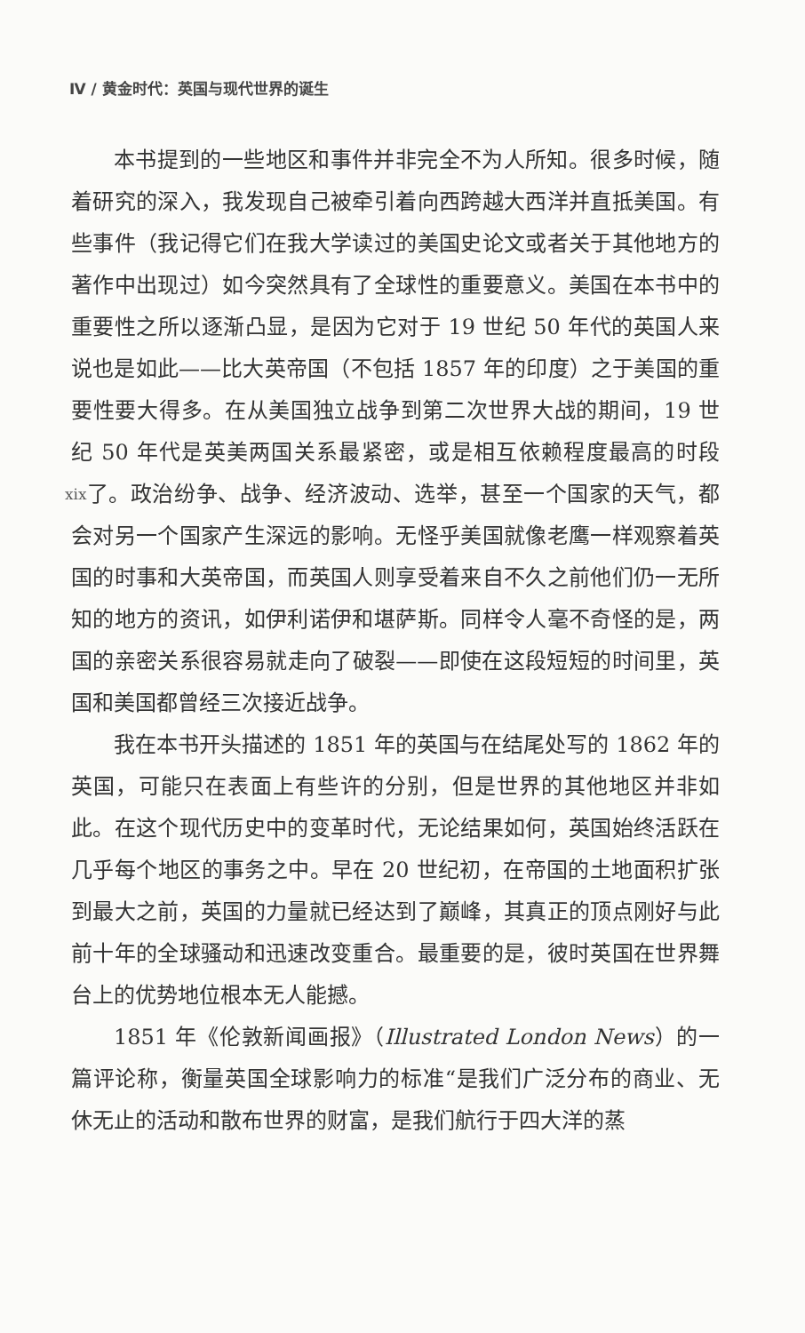Ⅳ / 黄金时代：英国与现代世界的诞生
本书提到的一些地区和事件并非完全不为人所知。很多时候，随着研究的深入，我发现自己被牵引着向西跨越大西洋并直抵美国。有些事件（我记得它们在我大学读过的美国史论文或者关于其他地方的著作中出现过）如今突然具有了全球性的重要意义。美国在本书中的重要性之所以逐渐凸显，是因为它对于 19 世纪 50 年代的英国人来说也是如此——比大英帝国（不包括 1857 年的印度）之于美国的重要性要大得多。在从美国独立战争到第二次世界大战的期间，19 世纪 50 年代是英美两国关系最紧密，或是相互依赖程度最高的时段了。政治 xix 纷争、战争、经济波动、选举，甚至一个国家的天气，都会对另一个国家产生深远的影响。无怪乎美国就像老鹰一样观察着英国的时事和大英帝国，而英国人则享受着来自不久之前他们仍一无所知的地方的资讯，如伊利诺伊和堪萨斯。同样令人毫不奇怪的是，两国的亲密关系很容易就走向了破裂——即使在这段短短的时间里，英国和美国都曾经三次接近战争。
我在本书开头描述的 1851 年的英国与在结尾处写的 1862 年的英国，可能只在表面上有些许的分别，但是世界的其他地区并非如此。在这个现代历史中的变革时代，无论结果如何，英国始终活跃在几乎每个地区的事务之中。早在 20 世纪初，在帝国的土地面积扩张到最大之前，英国的力量就已经达到了巅峰，其真正的顶点刚好与此前十年的全球骚动和迅速改变重合。最重要的是，彼时英国在世界舞台上的优势地位根本无人能撼。
1851 年《伦敦新闻画报》（Illustrated London News）的一篇评论称，衡量英国全球影响力的标准“是我们广泛分布的商业、无休无止的活动和散布世界的财富，是我们航行于四大洋的蒸